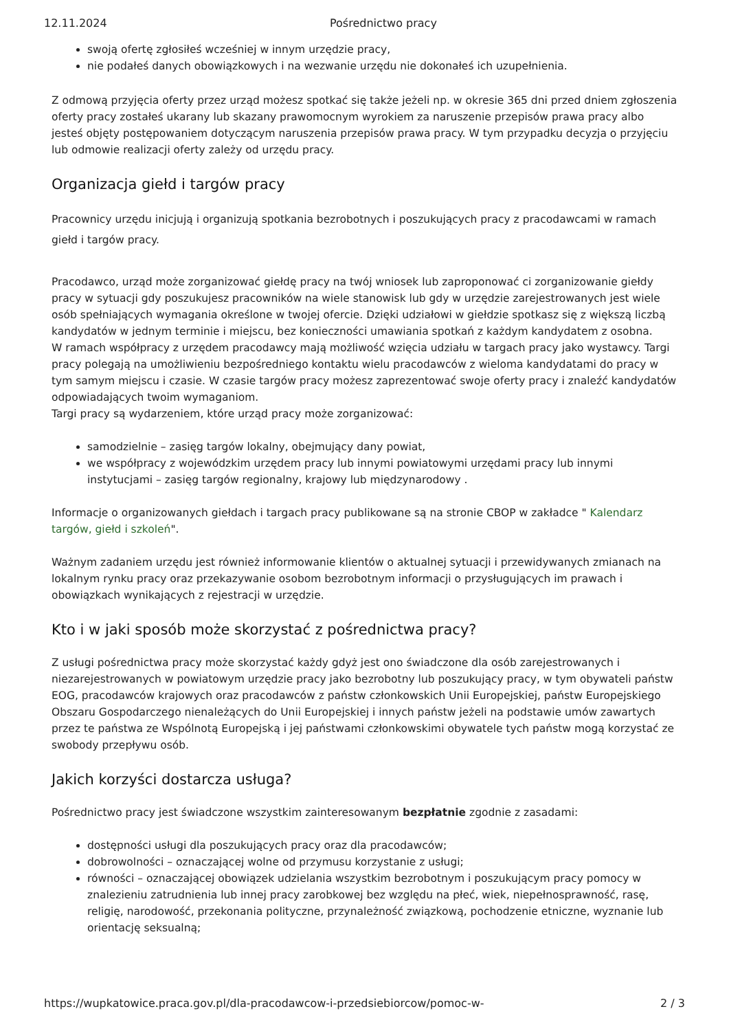12.11.2024 Pośrednictwo pracy
swoją ofertę zgłosiłeś wcześniej w innym urzędzie pracy,
nie podałeś danych obowiązkowych i na wezwanie urzędu nie dokonałeś ich uzupełnienia.
Z odmową przyjęcia oferty przez urząd możesz spotkać się także jeżeli np. w okresie 365 dni przed dniem zgłoszenia oferty pracy zostałeś ukarany lub skazany prawomocnym wyrokiem za naruszenie przepisów prawa pracy albo jesteś objęty postępowaniem dotyczącym naruszenia przepisów prawa pracy. W tym przypadku decyzja o przyjęciu lub odmowie realizacji oferty zależy od urzędu pracy.
Organizacja giełd i targów pracy
Pracownicy urzędu inicjują i organizują spotkania bezrobotnych i poszukujących pracy z pracodawcami w ramach giełd i targów pracy.
Pracodawco, urząd może zorganizować giełdę pracy na twój wniosek lub zaproponować ci zorganizowanie giełdy pracy w sytuacji gdy poszukujesz pracowników na wiele stanowisk lub gdy w urzędzie zarejestrowanych jest wiele osób spełniających wymagania określone w twojej ofercie. Dzięki udziałowi w giełdzie spotkasz się z większą liczbą kandydatów w jednym terminie i miejscu, bez konieczności umawiania spotkań z każdym kandydatem z osobna.
W ramach współpracy z urzędem pracodawcy mają możliwość wzięcia udziału w targach pracy jako wystawcy. Targi pracy polegają na umożliwieniu bezpośredniego kontaktu wielu pracodawców z wieloma kandydatami do pracy w tym samym miejscu i czasie. W czasie targów pracy możesz zaprezentować swoje oferty pracy i znaleźć kandydatów odpowiadających twoim wymaganiom.
Targi pracy są wydarzeniem, które urząd pracy może zorganizować:
samodzielnie – zasięg targów lokalny, obejmujący dany powiat,
we współpracy z wojewódzkim urzędem pracy lub innymi powiatowymi urzędami pracy lub innymi instytucjami – zasięg targów regionalny, krajowy lub międzynarodowy .
Informacje o organizowanych giełdach i targach pracy publikowane są na stronie CBOP w zakładce " Kalendarz targów, giełd i szkoleń".
Ważnym zadaniem urzędu jest również informowanie klientów o aktualnej sytuacji i przewidywanych zmianach na lokalnym rynku pracy oraz przekazywanie osobom bezrobotnym informacji o przysługujących im prawach i obowiązkach wynikających z rejestracji w urzędzie.
Kto i w jaki sposób może skorzystać z pośrednictwa pracy?
Z usługi pośrednictwa pracy może skorzystać każdy gdyż jest ono świadczone dla osób zarejestrowanych i niezarejestrowanych w powiatowym urzędzie pracy jako bezrobotny lub poszukujący pracy, w tym obywateli państw EOG, pracodawców krajowych oraz pracodawców z państw członkowskich Unii Europejskiej, państw Europejskiego Obszaru Gospodarczego nienależących do Unii Europejskiej i innych państw jeżeli na podstawie umów zawartych przez te państwa ze Wspólnotą Europejską i jej państwami członkowskimi obywatele tych państw mogą korzystać ze swobody przepływu osób.
Jakich korzyści dostarcza usługa?
Pośrednictwo pracy jest świadczone wszystkim zainteresowanym bezpłatnie zgodnie z zasadami:
dostępności usługi dla poszukujących pracy oraz dla pracodawców;
dobrowolności – oznaczającej wolne od przymusu korzystanie z usługi;
równości – oznaczającej obowiązek udzielania wszystkim bezrobotnym i poszukującym pracy pomocy w znalezieniu zatrudnienia lub innej pracy zarobkowej bez względu na płeć, wiek, niepełnosprawność, rasę, religię, narodowość, przekonania polityczne, przynależność związkową, pochodzenie etniczne, wyznanie lub orientację seksualną;
https://wupkatowice.praca.gov.pl/dla-pracodawcow-i-przedsiebiorcow/pomoc-w- 2 / 3